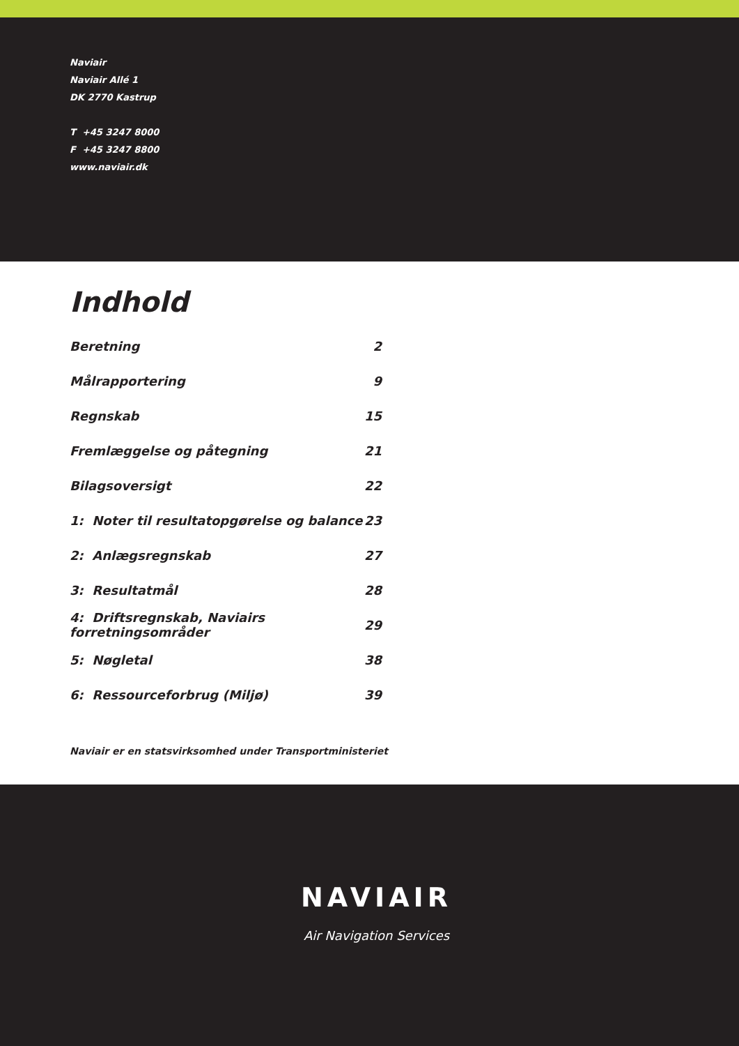Naviair
Naviair Allé 1
DK 2770 Kastrup
T +45 3247 8000
F +45 3247 8800
www.naviair.dk
Indhold
| Beretning | 2 |
| Målrapportering | 9 |
| Regnskab | 15 |
| Fremlæggelse og påtegning | 21 |
| Bilagsoversigt | 22 |
| 1: Noter til resultatopgørelse og balance | 23 |
| 2: Anlægsregnskab | 27 |
| 3: Resultatmål | 28 |
| 4: Driftsregnskab, Naviairs forretningsområder | 29 |
| 5: Nøgletal | 38 |
| 6: Ressourceforbrug (Miljø) | 39 |
Naviair er en statsvirksomhed under Transportministeriet
NAVIAIR
Air Navigation Services